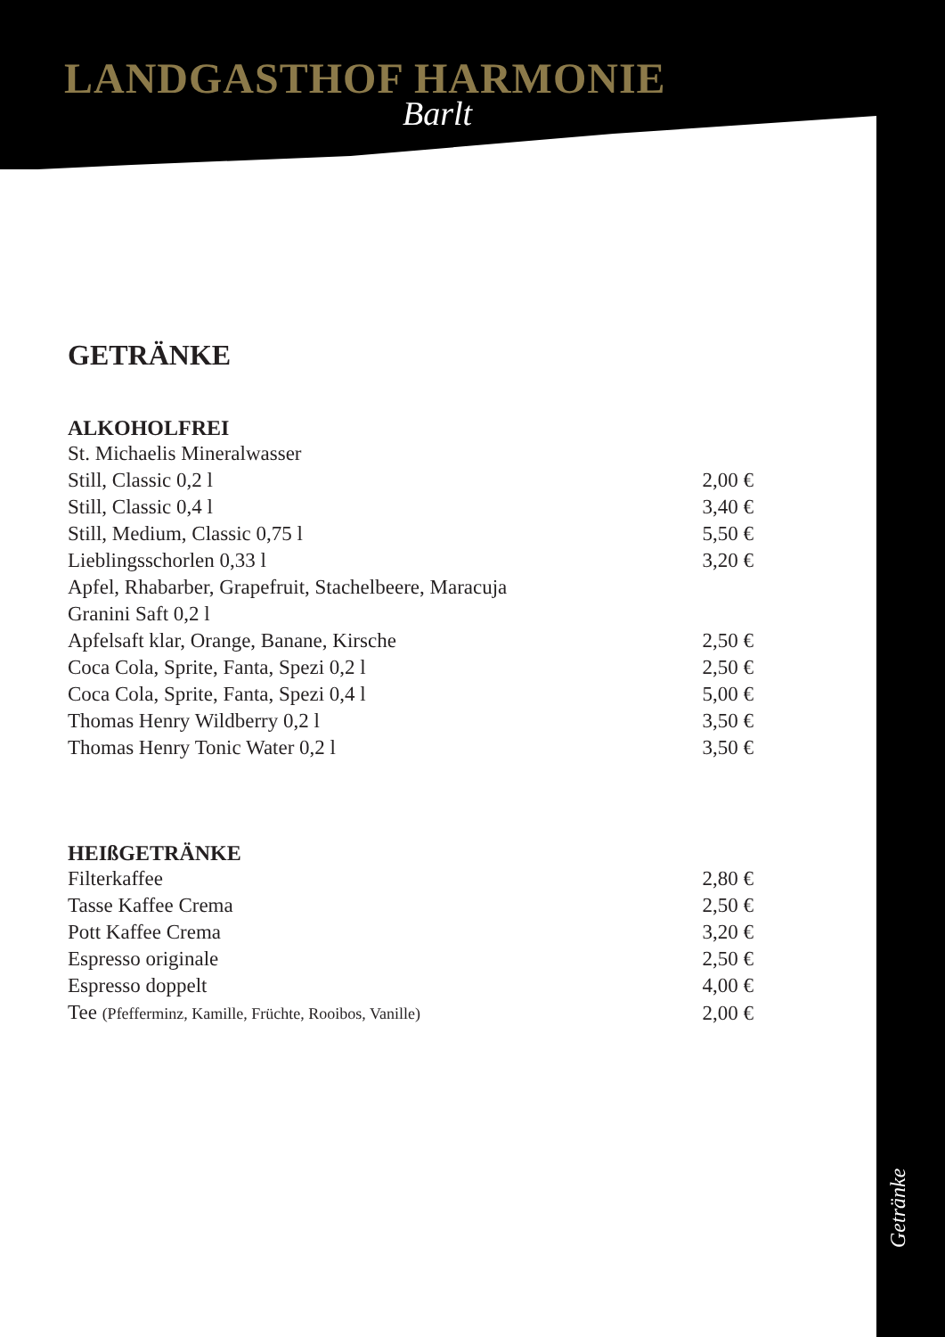LANDGASTHOF HARMONIE
Barlt
GETRÄNKE
ALKOHOLFREI
| St. Michaelis Mineralwasser | |
| Still, Classic 0,2 l | 2,00 € |
| Still, Classic 0,4 l | 3,40 € |
| Still, Medium, Classic 0,75 l | 5,50 € |
| Lieblingsschorlen 0,33 l | 3,20 € |
| Apfel, Rhabarber, Grapefruit, Stachelbeere, Maracuja | |
| Granini Saft 0,2 l | |
| Apfelsaft klar, Orange, Banane, Kirsche | 2,50 € |
| Coca Cola, Sprite, Fanta, Spezi 0,2 l | 2,50 € |
| Coca Cola, Sprite, Fanta, Spezi 0,4 l | 5,00 € |
| Thomas Henry Wildberry 0,2 l | 3,50 € |
| Thomas Henry Tonic Water 0,2 l | 3,50 € |
HEIßGETRÄNKE
| Filterkaffee | 2,80 € |
| Tasse Kaffee Crema | 2,50 € |
| Pott Kaffee Crema | 3,20 € |
| Espresso originale | 2,50 € |
| Espresso doppelt | 4,00 € |
| Tee (Pfefferminz, Kamille, Früchte, Rooibos, Vanille) | 2,00 € |
Getränke